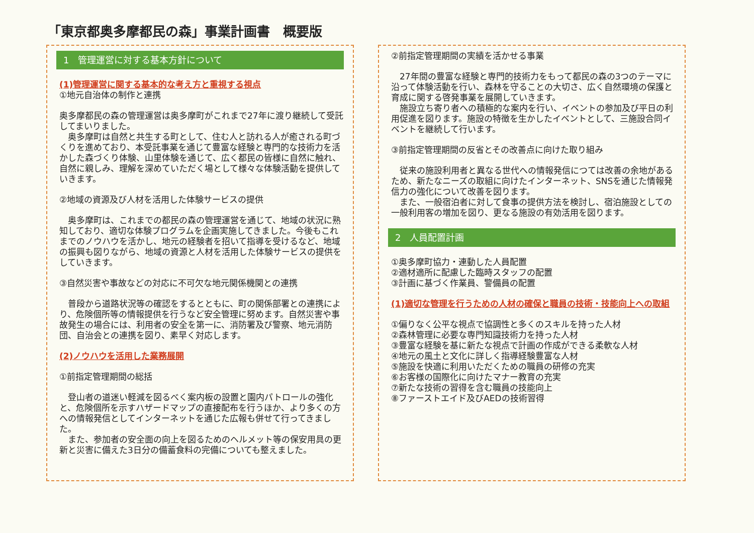「東京都奥多摩都民の森」事業計画書　概要版
1　管理運営に対する基本方針について
(1)管理運営に関する基本的な考え方と重視する視点
①地元自治体の制作と連携
奥多摩都民の森の管理運営は奥多摩町がこれまで27年に渡り継続して受託してまいりました。
　奥多摩町は自然と共生する町として、住む人と訪れる人が癒される町づくりを進めており、本受託事業を通じて豊富な経験と専門的な技術力を活かした森づくり体験、山里体験を通じて、広く都民の皆様に自然に触れ、自然に親しみ、理解を深めていただく場として様々な体験活動を提供していきます。
②地域の資源及び人材を活用した体験サービスの提供
　奥多摩町は、これまでの都民の森の管理運営を通じて、地域の状況に熟知しており、適切な体験プログラムを企画実施してきました。今後もこれまでのノウハウを活かし、地元の経験者を招いて指導を受けるなど、地域の振興も図りながら、地域の資源と人材を活用した体験サービスの提供をしていきます。
③自然災害や事故などの対応に不可欠な地元関係機関との連携
　普段から道路状況等の確認をするとともに、町の関係部署との連携により、危険個所等の情報提供を行うなど安全管理に努めます。自然災害や事故発生の場合には、利用者の安全を第一に、消防署及び警察、地元消防団、自治会との連携を図り、素早く対応します。
(2)ノウハウを活用した業務展開
①前指定管理期間の総括
　登山者の道迷い軽減を図るべく案内板の設置と園内パトロールの強化と、危険個所を示すハザードマップの直接配布を行うほか、より多くの方への情報発信としてインターネットを通じた広報も併せて行ってきました。
　また、参加者の安全面の向上を図るためのヘルメット等の保安用具の更新と災害に備えた3日分の備蓄食料の完備についても整えました。
②前指定管理期間の実績を活かせる事業
　27年間の豊富な経験と専門的技術力をもって都民の森の3つのテーマに沿って体験活動を行い、森林を守ることの大切さ、広く自然環境の保護と育成に関する啓発事業を展開していきます。
　施設立ち寄り者への積極的な案内を行い、イベントの参加及び平日の利用促進を図ります。施設の特徴を生かしたイベントとして、三施設合同イベントを継続して行います。
③前指定管理期間の反省とその改善点に向けた取り組み
　従来の施設利用者と異なる世代への情報発信につては改善の余地があるため、新たなニーズの取組に向けたインターネット、SNSを通じた情報発信力の強化について改善を図ります。
　また、一般宿泊者に対して食事の提供方法を検討し、宿泊施設としての一般利用客の増加を図り、更なる施設の有効活用を図ります。
2　人員配置計画
①奥多摩町協力・連動した人員配置
②適材適所に配慮した臨時スタッフの配置
③計画に基づく作業員、警備員の配置
(1)適切な管理を行うための人材の確保と職員の技術・技能向上への取組
①偏りなく公平な視点で協調性と多くのスキルを持った人材
②森林管理に必要な専門知識技術力を持った人材
③豊富な経験を基に新たな視点で計画の作成ができる柔軟な人材
④地元の風土と文化に詳しく指導経験豊富な人材
⑤施設を快適に利用いただくための職員の研修の充実
⑥お客様の国際化に向けたマナー教育の充実
⑦新たな技術の習得を含む職員の技能向上
⑧ファーストエイド及びAEDの技術習得